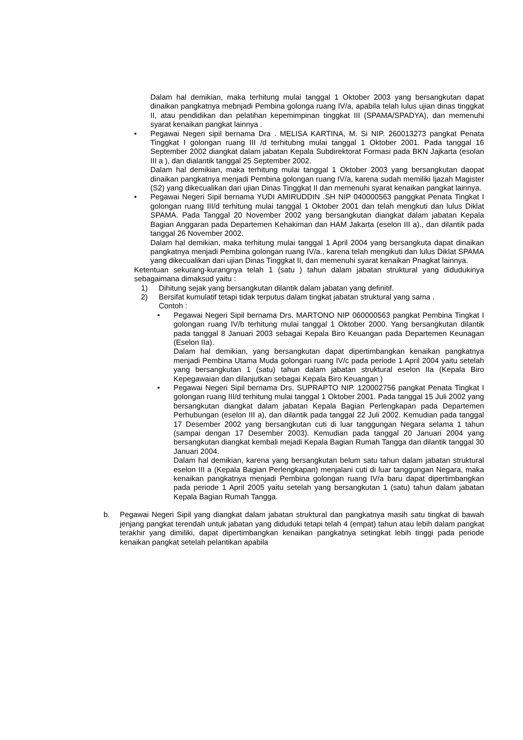Dalam hal demikian, maka terhitung mulai tanggal 1 Oktober 2003 yang bersangkutan dapat dinaikan pangkatnya mebnjadi Pembina golonga ruang IV/a, apabila telah lulus ujian dinas tinggkat II, atau pendidikan dan pelatihan kepemimpinan tinggkat III (SPAMA/SPADYA), dan memenuhi syarat kenaikan pangkat lainnya .
• Pegawai Negeri sipil bernama Dra . MELISA KARTINA, M. Si NIP. 260013273 pangkat Penata Tinggkat I golongan ruang III /d terhitubng mulai tanggal 1 Oktober 2001. Pada tanggal 16 September 2002 diangkat dalam jabatan Kepala Subdirektorat Formasi pada BKN Jajkarta (esolan III a ), dan dialantik tanggal 25 September 2002.
Dalam hal demikian, maka terhitung mulai tanggal 1 Oktober 2003 yang bersangkutan daopat dinaikan pangkatnya menjadi Pembina golongan ruang IV/a, karena sudah memiliki Ijazah Magister (S2) yang dikecualikan dari ujian Dinas Tinggkat II dan memenuhi syarat kenaikan pangkat lainnya.
• Pegawai Negeri Sipil bernama YUDI AMIRUDDIN .SH NIP 040000563 panggkat Penata Tingkat I golongan ruang III/d terhitung mulai tanggal 1 Oktober 2001 dan telah mengkuti dan lulus Diklat SPAMA. Pada Tanggal 20 November 2002 yang bersangkutan diangkat dalam jabatan Kepala Bagian Anggaran pada Departemen Kehakiman dan HAM Jakarta (eselon III a)., dan dilantik pada tanggal 26 November 2002.
Dalam hal demikian, maka terhitung mulai tanggal 1 April 2004 yang bersangkuta dapat dinaikan pangkatnya menjadi Pembina golongan ruang IV/a., karena telah mengikuti dan lulus Diklat SPAMA yang dikecualikan dari ujian Dinas Tinggkat II, dan memenuhi syarat kenaikan Pnagkat lainnya.
Ketentuan sekurang-kurangnya telah 1 (satu ) tahun dalam jabatan struktural yang didudukinya sebagaimana dimaksud yaitu :
1) Dihitung sejak yang bersangkutan dilantik dalam jabatan yang definitif.
2) Bersifat kumulatif tetapi tidak terputus dalam tingkat jabatan struktural yang sama .
Contoh :
• Pegawai Negeri Sipil bernama Drs. MARTONO NIP 060000563 pangkat Pembina Tingkat I golongan ruang IV/b terhitung mulai tanggal 1 Oktober 2000. Yang bersangkutan dilantik pada tanggal 8 Januari 2003 sebagai Kepala Biro Keuangan pada Departemen Keunagan (Eselon IIa).
Dalam hal demikian, yang bersangkutan dapat dipertimbangkan kenaikan pangkatnya menjadi Pembina Utama Muda golongan ruang IV/c pada periode 1 April 2004 yaitu setelah yang bersangkutan 1 (satu) tahun dalam jabatan struktural eselon IIa (Kepala Biro Kepegawaian dan dilanjutkan sebagai Kepala Biro Keuangan )
• Pegawai Negeri Sipil bernama Drs. SUPRAPTO NIP. 120002756 pangkat Penata Tingkat I golongan ruang III/d terhitung mulai tanggal 1 Oktober 2001. Pada tanggal 15 Juli 2002 yang bersangkutan diangkat dalam jabatan Kepala Bagian Perlengkapan pada Departemen Perhubungan (eselon III a), dan dilantik pada tanggal 22 Juli 2002. Kemudian pada tanggal 17 Desember 2002 yang bersangkutan cuti di luar tanggungan Negara selama 1 tahun (sampai dengan 17 Desember 2003). Kemudian pada tanggal 20 Januari 2004 yang bersangkutan diangkat kembali mejadi Kepala Bagian Rumah Tangga dan dilantik tanggal 30 Januari 2004.
Dalam hal demikian, karena yang bersangkutan belum satu tahun dalam jabatan struktural eselon III a (Kepala Bagian Perlengkapan) menjalani cuti di luar tanggungan Negara, maka kenaikan pangkatnya menjadi Pembina golongan ruang IV/a baru dapat dipertimbangkan pada periode 1 April 2005 yaitu setelah yang bersangkutan 1 (satu) tahun dalam jabatan Kepala Bagian Rumah Tangga.
b. Pegawai Negeri Sipil yang diangkat dalam jabatan struktural dan pangkatnya masih satu tingkat di bawah jenjang pangkat terendah untuk jabatan yang diduduki tetapi telah 4 (empat) tahun atau lebih dalam pangkat terakhir yang dimiliki, dapat dipertimbangkan kenaikan pangkatnya setingkat lebih tinggi pada periode kenaikan pangkat setelah pelantikan apabila